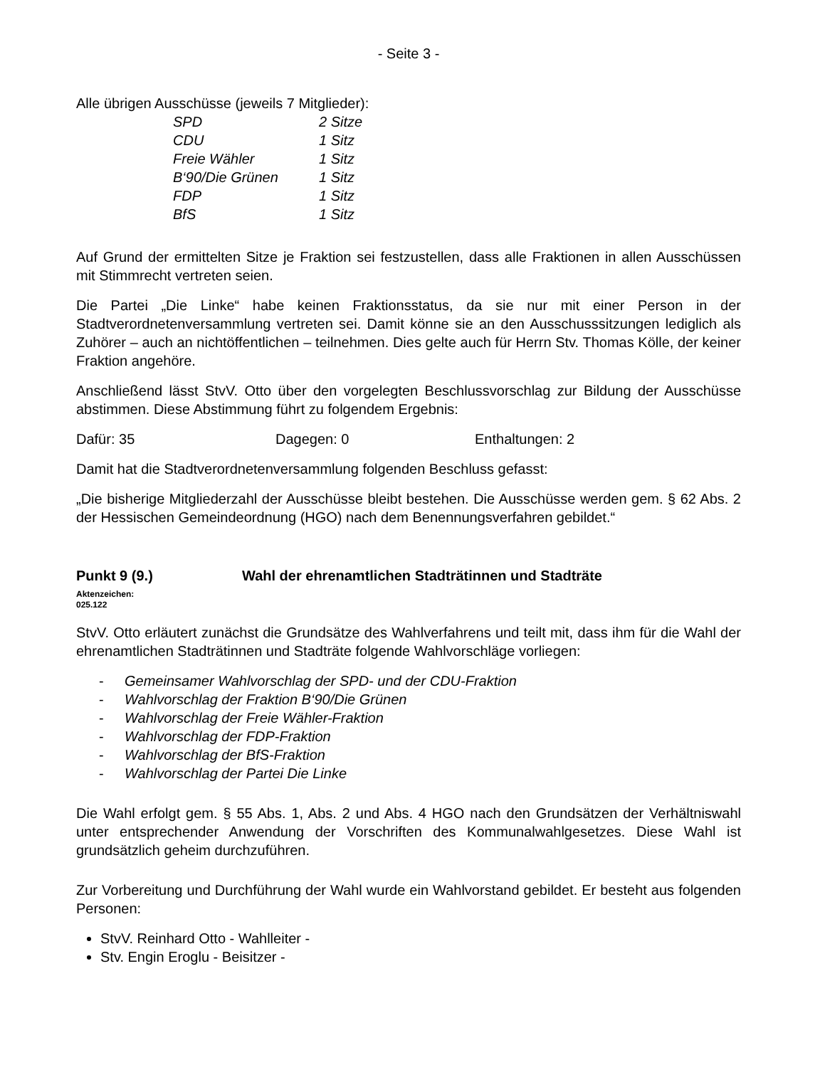- Seite 3 -
Alle übrigen Ausschüsse (jeweils 7 Mitglieder):
| SPD | 2 Sitze |
| CDU | 1 Sitz |
| Freie Wähler | 1 Sitz |
| B‘90/Die Grünen | 1 Sitz |
| FDP | 1 Sitz |
| BfS | 1 Sitz |
Auf Grund der ermittelten Sitze je Fraktion sei festzustellen, dass alle Fraktionen in allen Ausschüssen mit Stimmrecht vertreten seien.
Die Partei „Die Linke“ habe keinen Fraktionsstatus, da sie nur mit einer Person in der Stadtverordnetenversammlung vertreten sei. Damit könne sie an den Ausschusssitzungen lediglich als Zuhörer – auch an nichtöffentlichen – teilnehmen. Dies gelte auch für Herrn Stv. Thomas Kölle, der keiner Fraktion angehöre.
Anschließend lässt StvV. Otto über den vorgelegten Beschlussvorschlag zur Bildung der Ausschüsse abstimmen. Diese Abstimmung führt zu folgendem Ergebnis:
Dafür: 35 Dagegen: 0 Enthaltungen: 2
Damit hat die Stadtverordnetenversammlung folgenden Beschluss gefasst:
„Die bisherige Mitgliederzahl der Ausschüsse bleibt bestehen. Die Ausschüsse werden gem. § 62 Abs. 2 der Hessischen Gemeindeordnung (HGO) nach dem Benennungsverfahren gebildet.“
Punkt 9 (9.) Wahl der ehrenamtlichen Stadträtinnen und Stadträte
Aktenzeichen:
025.122
StvV. Otto erläutert zunächst die Grundsätze des Wahlverfahrens und teilt mit, dass ihm für die Wahl der ehrenamtlichen Stadträtinnen und Stadträte folgende Wahlvorschläge vorliegen:
- Gemeinsamer Wahlvorschlag der SPD- und der CDU-Fraktion
- Wahlvorschlag der Fraktion B‘90/Die Grünen
- Wahlvorschlag der Freie Wähler-Fraktion
- Wahlvorschlag der FDP-Fraktion
- Wahlvorschlag der BfS-Fraktion
- Wahlvorschlag der Partei Die Linke
Die Wahl erfolgt gem. § 55 Abs. 1, Abs. 2 und Abs. 4 HGO nach den Grundsätzen der Verhältniswahl unter entsprechender Anwendung der Vorschriften des Kommunalwahlgesetzes. Diese Wahl ist grundsätzlich geheim durchzuführen.
Zur Vorbereitung und Durchführung der Wahl wurde ein Wahlvorstand gebildet. Er besteht aus folgenden Personen:
StvV. Reinhard Otto - Wahlleiter -
Stv. Engin Eroglu - Beisitzer -